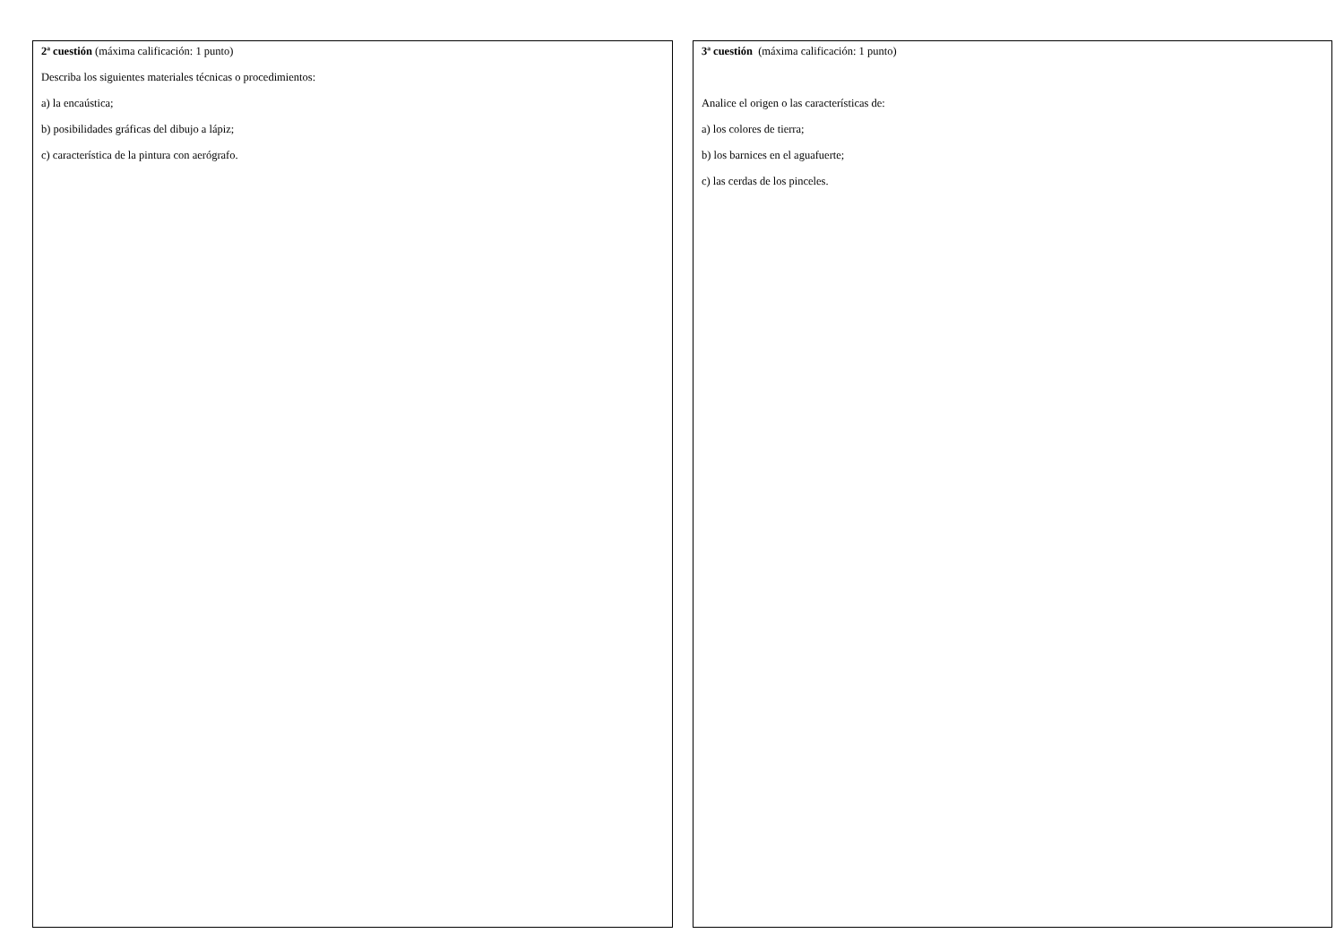2ª cuestión (máxima calificación: 1 punto)
Describa los siguientes materiales técnicas o procedimientos:
a) la encaústica;
b) posibilidades gráficas del dibujo a lápiz;
c) característica de la pintura con aerógrafo.
3ª cuestión (máxima calificación: 1 punto)
Analice el origen o las características de:
a) los colores de tierra;
b) los barnices en el aguafuerte;
c) las cerdas de los pinceles.